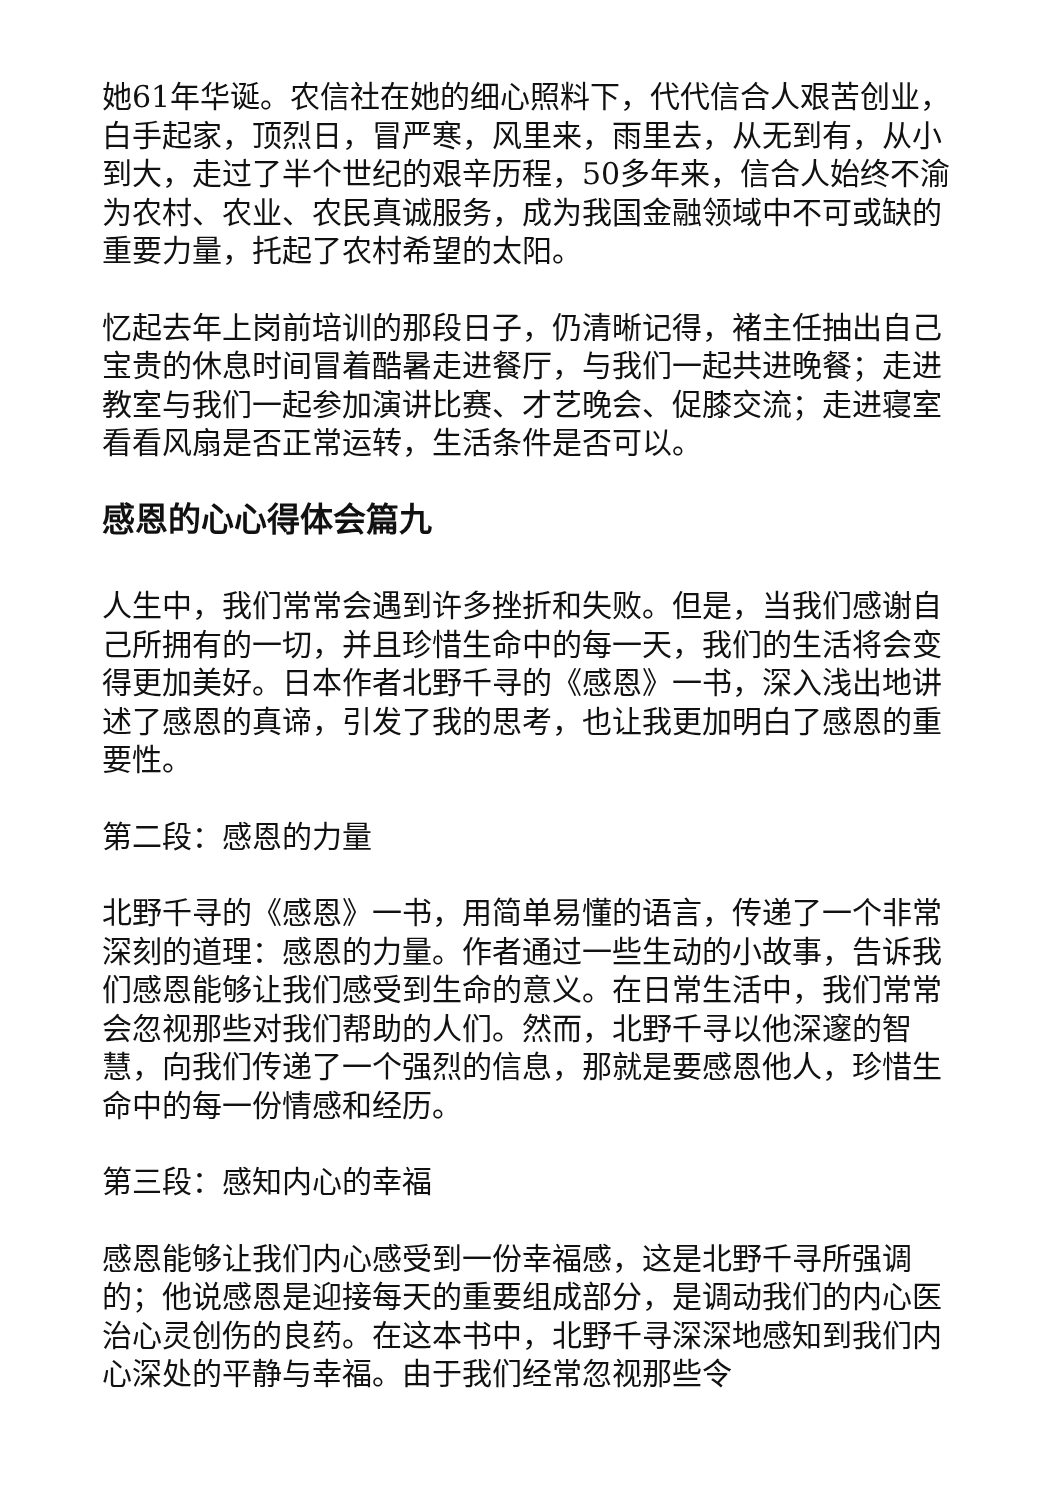她61年华诞。农信社在她的细心照料下，代代信合人艰苦创业，白手起家，顶烈日，冒严寒，风里来，雨里去，从无到有，从小到大，走过了半个世纪的艰辛历程，50多年来，信合人始终不渝为农村、农业、农民真诚服务，成为我国金融领域中不可或缺的重要力量，托起了农村希望的太阳。
忆起去年上岗前培训的那段日子，仍清晰记得，褚主任抽出自己宝贵的休息时间冒着酷暑走进餐厅，与我们一起共进晚餐；走进教室与我们一起参加演讲比赛、才艺晚会、促膝交流；走进寝室看看风扇是否正常运转，生活条件是否可以。
感恩的心心得体会篇九
人生中，我们常常会遇到许多挫折和失败。但是，当我们感谢自己所拥有的一切，并且珍惜生命中的每一天，我们的生活将会变得更加美好。日本作者北野千寻的《感恩》一书，深入浅出地讲述了感恩的真谛，引发了我的思考，也让我更加明白了感恩的重要性。
第二段：感恩的力量
北野千寻的《感恩》一书，用简单易懂的语言，传递了一个非常深刻的道理：感恩的力量。作者通过一些生动的小故事，告诉我们感恩能够让我们感受到生命的意义。在日常生活中，我们常常会忽视那些对我们帮助的人们。然而，北野千寻以他深邃的智慧，向我们传递了一个强烈的信息，那就是要感恩他人，珍惜生命中的每一份情感和经历。
第三段：感知内心的幸福
感恩能够让我们内心感受到一份幸福感，这是北野千寻所强调的；他说感恩是迎接每天的重要组成部分，是调动我们的内心医治心灵创伤的良药。在这本书中，北野千寻深深地感知到我们内心深处的平静与幸福。由于我们经常忽视那些令